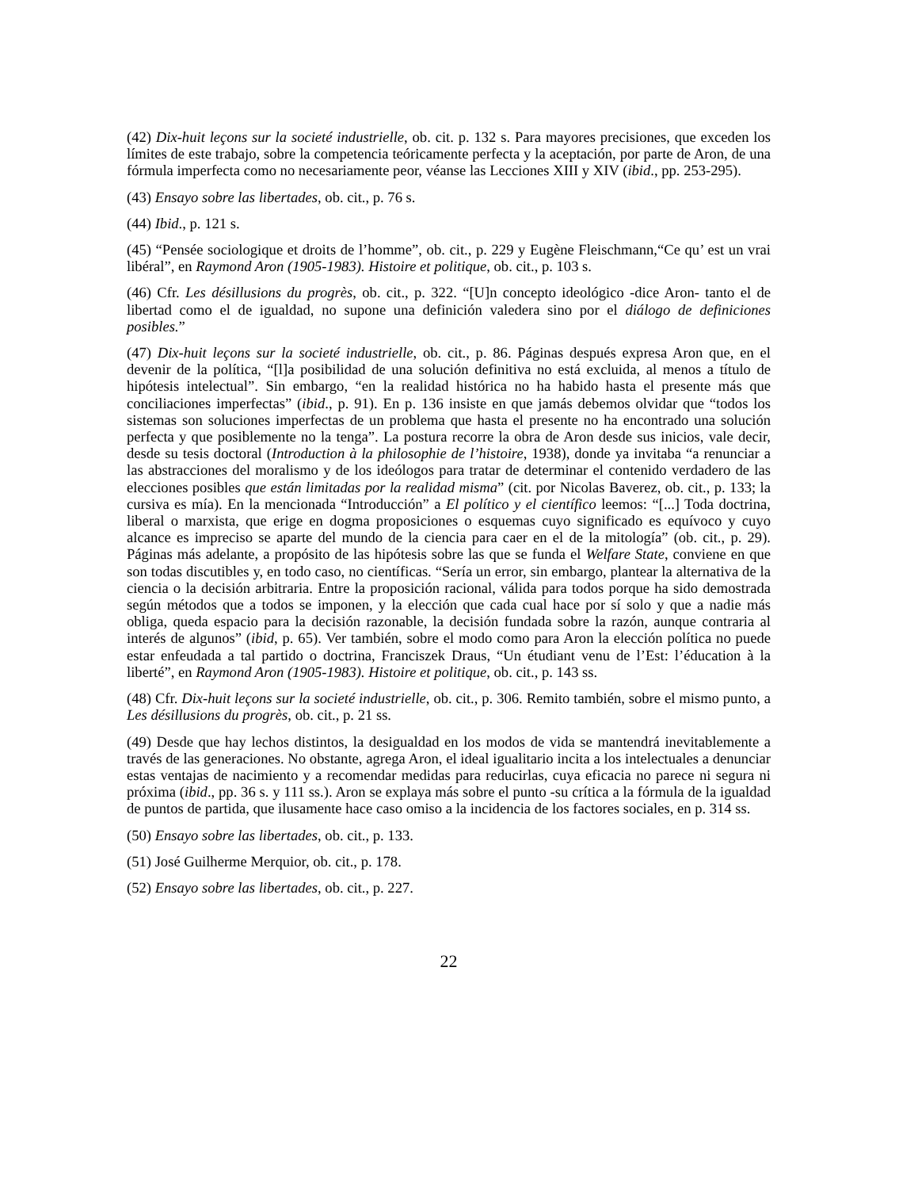(42) Dix-huit leçons sur la societé industrielle, ob. cit. p. 132 s. Para mayores precisiones, que exceden los límites de este trabajo, sobre la competencia teóricamente perfecta y la aceptación, por parte de Aron, de una fórmula imperfecta como no necesariamente peor, véanse las Lecciones XIII y XIV (ibid., pp. 253-295).
(43) Ensayo sobre las libertades, ob. cit., p. 76 s.
(44) Ibid., p. 121 s.
(45) “Pensée sociologique et droits de l’homme”, ob. cit., p. 229 y Eugène Fleischmann,“Ce qu’ est un vrai libéral”, en Raymond Aron (1905-1983). Histoire et politique, ob. cit., p. 103 s.
(46) Cfr. Les désillusions du progrès, ob. cit., p. 322. “[U]n concepto ideológico -dice Aron- tanto el de libertad como el de igualdad, no supone una definición valedera sino por el diálogo de definiciones posibles.”
(47) Dix-huit leçons sur la societé industrielle, ob. cit., p. 86. Páginas después expresa Aron que, en el devenir de la política, “[l]a posibilidad de una solución definitiva no está excluida, al menos a título de hipótesis intelectual”. Sin embargo, “en la realidad histórica no ha habido hasta el presente más que conciliaciones imperfectas” (ibid., p. 91). En p. 136 insiste en que jamás debemos olvidar que “todos los sistemas son soluciones imperfectas de un problema que hasta el presente no ha encontrado una solución perfecta y que posiblemente no la tenga”. La postura recorre la obra de Aron desde sus inicios, vale decir, desde su tesis doctoral (Introduction à la philosophie de l’histoire, 1938), donde ya invitaba “a renunciar a las abstracciones del moralismo y de los ideólogos para tratar de determinar el contenido verdadero de las elecciones posibles que están limitadas por la realidad misma” (cit. por Nicolas Baverez, ob. cit., p. 133; la cursiva es mía). En la mencionada “Introducción” a El político y el científico leemos: “[...] Toda doctrina, liberal o marxista, que erige en dogma proposiciones o esquemas cuyo significado es equívoco y cuyo alcance es impreciso se aparte del mundo de la ciencia para caer en el de la mitología” (ob. cit., p. 29). Páginas más adelante, a propósito de las hipótesis sobre las que se funda el Welfare State, conviene en que son todas discutibles y, en todo caso, no científicas. “Sería un error, sin embargo, plantear la alternativa de la ciencia o la decisión arbitraria. Entre la proposición racional, válida para todos porque ha sido demostrada según métodos que a todos se imponen, y la elección que cada cual hace por sí solo y que a nadie más obliga, queda espacio para la decisión razonable, la decisión fundada sobre la razón, aunque contraria al interés de algunos” (ibid, p. 65). Ver también, sobre el modo como para Aron la elección política no puede estar enfeudada a tal partido o doctrina, Franciszek Draus, “Un étudiant venu de l’Est: l’éducation à la liberté”, en Raymond Aron (1905-1983). Histoire et politique, ob. cit., p. 143 ss.
(48) Cfr. Dix-huit leçons sur la societé industrielle, ob. cit., p. 306. Remito también, sobre el mismo punto, a Les désillusions du progrès, ob. cit., p. 21 ss.
(49) Desde que hay lechos distintos, la desigualdad en los modos de vida se mantendrá inevitablemente a través de las generaciones. No obstante, agrega Aron, el ideal igualitario incita a los intelectuales a denunciar estas ventajas de nacimiento y a recomendar medidas para reducirlas, cuya eficacia no parece ni segura ni próxima (ibid., pp. 36 s. y 111 ss.). Aron se explaya más sobre el punto -su crítica a la fórmula de la igualdad de puntos de partida, que ilusamente hace caso omiso a la incidencia de los factores sociales, en p. 314 ss.
(50) Ensayo sobre las libertades, ob. cit., p. 133.
(51) José Guilherme Merquior, ob. cit., p. 178.
(52) Ensayo sobre las libertades, ob. cit., p. 227.
22